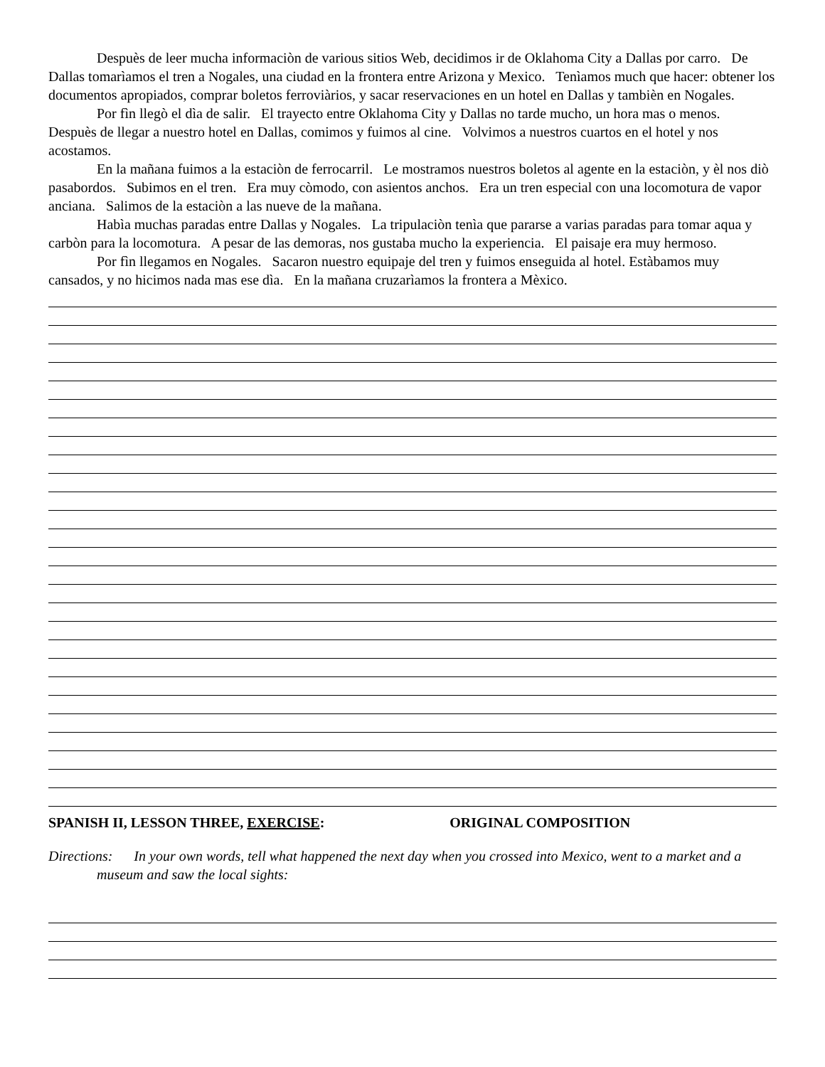Despuès de leer mucha informaciòn de various sitios Web, decidimos ir de Oklahoma City a Dallas por carro. De Dallas tomarìamos el tren a Nogales, una ciudad en la frontera entre Arizona y Mexico. Tenìamos much que hacer: obtener los documentos apropiados, comprar boletos ferroviàrios, y sacar reservaciones en un hotel en Dallas y tambièn en Nogales.
Por fìn llegò el dìa de salir. El trayecto entre Oklahoma City y Dallas no tarde mucho, un hora mas o menos. Despuès de llegar a nuestro hotel en Dallas, comimos y fuimos al cine. Volvimos a nuestros cuartos en el hotel y nos acostamos.
En la mañana fuimos a la estaciòn de ferrocarril. Le mostramos nuestros boletos al agente en la estaciòn, y èl nos diò pasabordos. Subimos en el tren. Era muy còmodo, con asientos anchos. Era un tren especial con una locomotura de vapor anciana. Salimos de la estaciòn a las nueve de la mañana.
Habìa muchas paradas entre Dallas y Nogales. La tripulaciòn tenìa que pararse a varias paradas para tomar aqua y carbòn para la locomotura. A pesar de las demoras, nos gustaba mucho la experiencia. El paisaje era muy hermoso.
Por fìn llegamos en Nogales. Sacaron nuestro equipaje del tren y fuimos enseguida al hotel. Estàbamos muy cansados, y no hicimos nada mas ese dìa. En la mañana cruzarìamos la frontera a Mèxico.
SPANISH II, LESSON THREE, EXERCISE: ORIGINAL COMPOSITION
Directions: In your own words, tell what happened the next day when you crossed into Mexico, went to a market and a museum and saw the local sights: